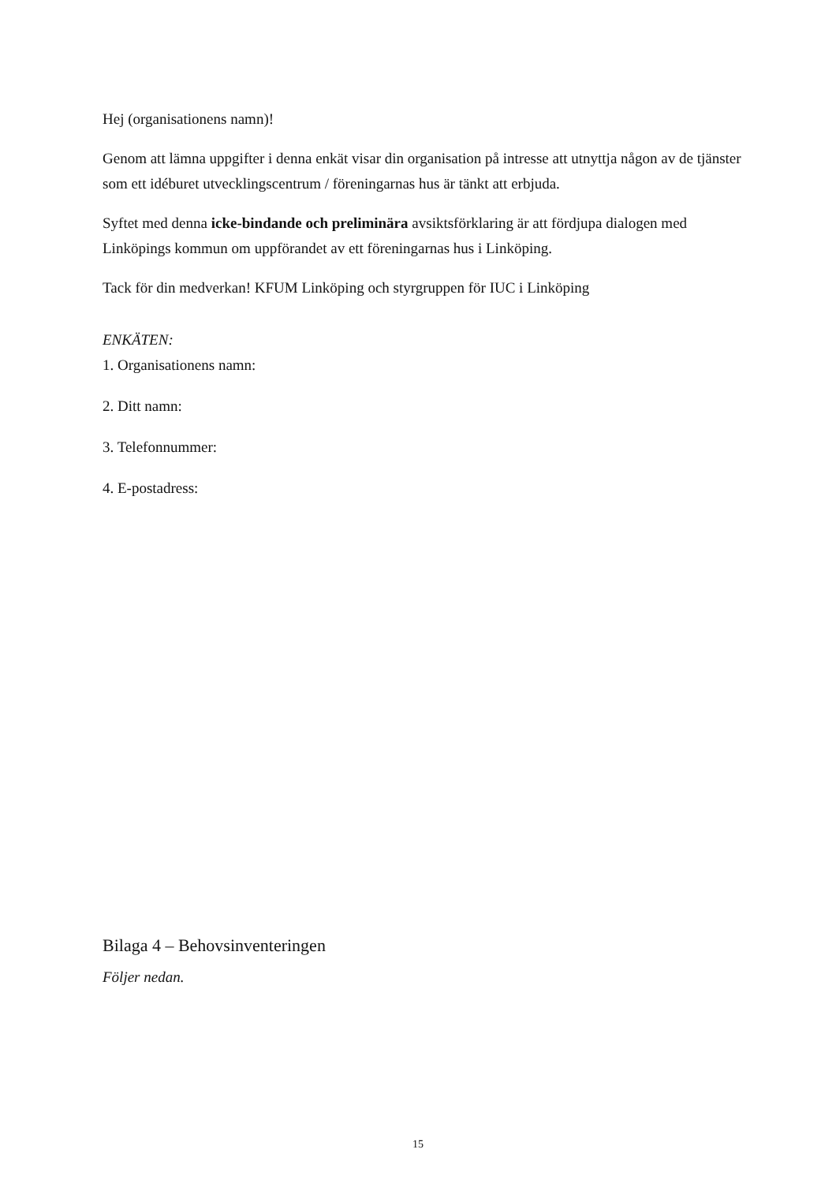Hej (organisationens namn)!
Genom att lämna uppgifter i denna enkät visar din organisation på intresse att utnyttja någon av de tjänster som ett idéburet utvecklingscentrum / föreningarnas hus är tänkt att erbjuda.
Syftet med denna icke-bindande och preliminära avsiktsförklaring är att fördjupa dialogen med Linköpings kommun om uppförandet av ett föreningarnas hus i Linköping.
Tack för din medverkan! KFUM Linköping och styrgruppen för IUC i Linköping
ENKÄTEN:
1. Organisationens namn:
2. Ditt namn:
3. Telefonnummer:
4. E-postadress:
Bilaga 4 – Behovsinventeringen
Följer nedan.
15